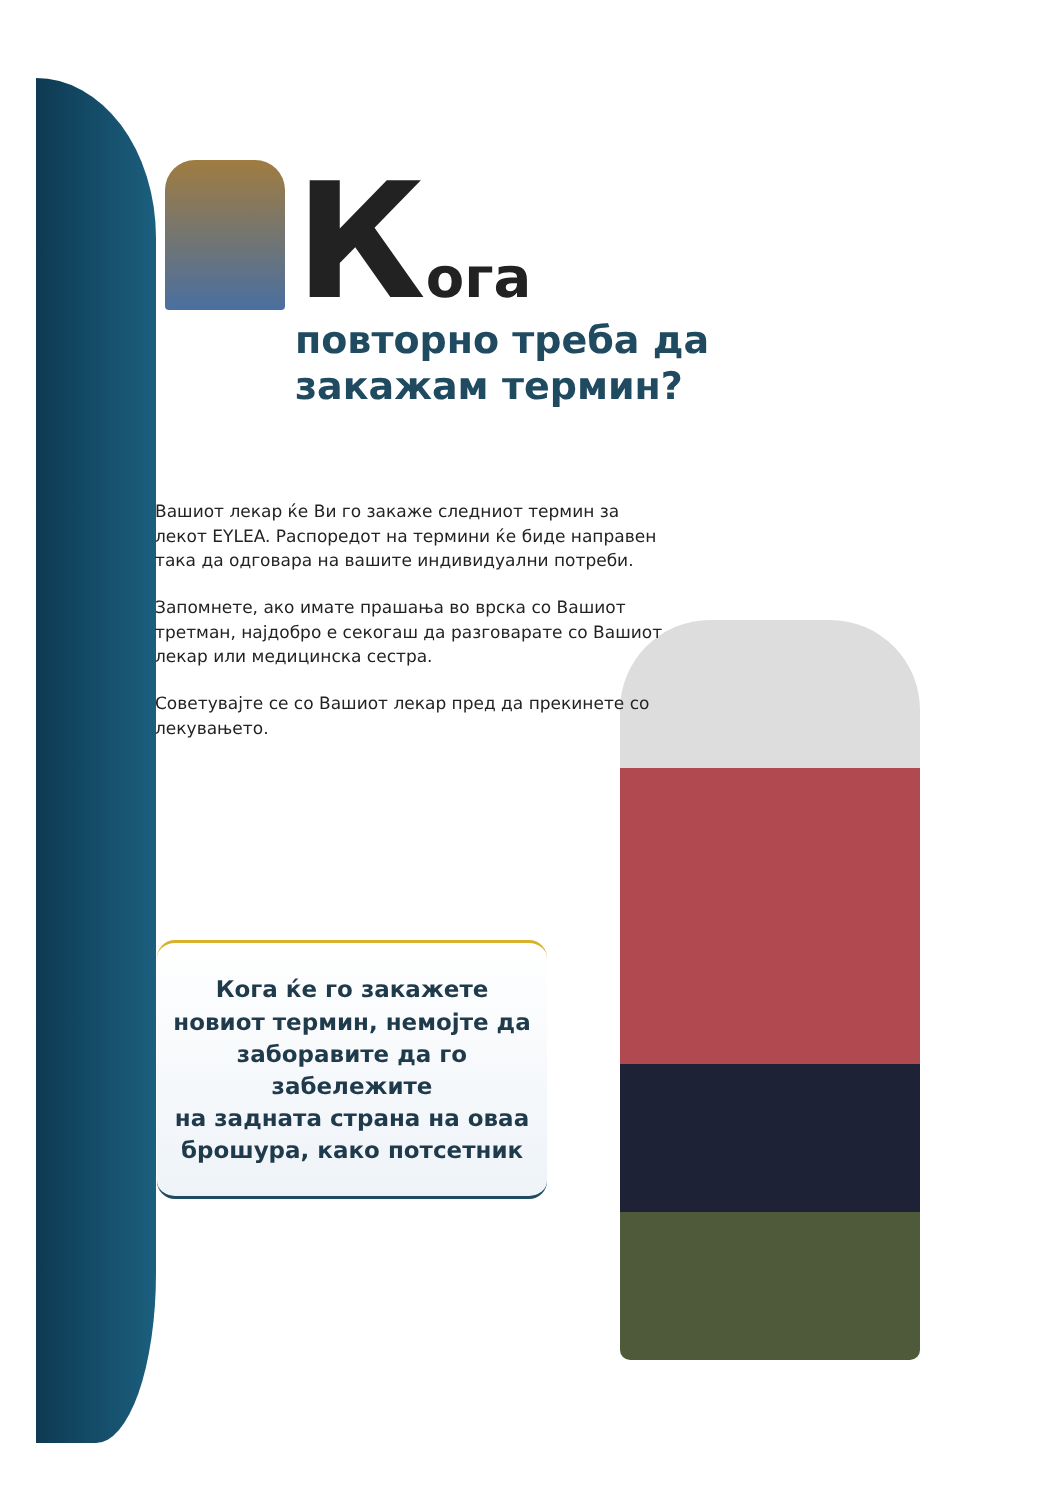Кога
повторно треба да
закажам термин?
Вашиот лекар ќе Ви го закаже следниот термин за лекот EYLEA. Распоредот на термини ќе биде направен така да одговара на вашите индивидуални потреби.
Запомнете, ако имате прашања во врска со Вашиот третман, најдобро е секогаш да разговарате со Вашиот лекар или медицинска сестра.
Советувајте се со Вашиот лекар пред да прекинете со лекувањето.
Кога ќе го закажете
новиот термин, немојте да
заборавите да го забележите
на задната страна на оваа
брошура, како потсетник